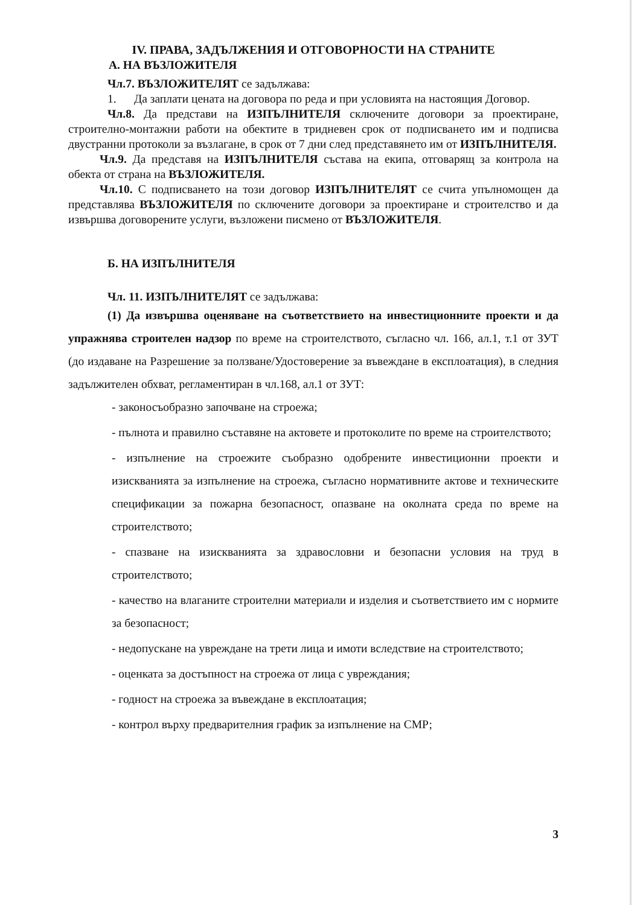IV. ПРАВА, ЗАДЪЛЖЕНИЯ И ОТГОВОРНОСТИ НА СТРАНИТЕ
А. НА ВЪЗЛОЖИТЕЛЯ
Чл.7. ВЪЗЛОЖИТЕЛЯТ се задължава:
1. Да заплати цената на договора по реда и при условията на настоящия Договор.
Чл.8. Да представи на ИЗПЪЛНИТЕЛЯ сключените договори за проектиране, строително-монтажни работи на обектите в тридневен срок от подписването им и подписва двустранни протоколи за възлагане, в срок от 7 дни след представянето им от ИЗПЪЛНИТЕЛЯ.
Чл.9. Да представя на ИЗПЪЛНИТЕЛЯ състава на екипа, отговарящ за контрола на обекта от страна на ВЪЗЛОЖИТЕЛЯ.
Чл.10. С подписването на този договор ИЗПЪЛНИТЕЛЯТ се счита упълномощен да представлява ВЪЗЛОЖИТЕЛЯ по сключените договори за проектиране и строителство и да извършва договорените услуги, възложени писмено от ВЪЗЛОЖИТЕЛЯ.
Б. НА ИЗПЪЛНИТЕЛЯ
Чл. 11. ИЗПЪЛНИТЕЛЯТ се задължава:
(1) Да извършва оценяване на съответствието на инвестиционните проекти и да упражнява строителен надзор по време на строителството, съгласно чл. 166, ал.1, т.1 от ЗУТ (до издаване на Разрешение за ползване/Удостоверение за въвеждане в експлоатация), в следния задължителен обхват, регламентиран в чл.168, ал.1 от ЗУТ:
- законосъобразно започване на строежа;
- пълнота и правилно съставяне на актовете и протоколите по време на строителството;
- изпълнение на строежите съобразно одобрените инвестиционни проекти и изискванията за изпълнение на строежа, съгласно нормативните актове и техническите спецификации за пожарна безопасност, опазване на околната среда по време на строителството;
- спазване на изискванията за здравословни и безопасни условия на труд в строителството;
- качество на влаганите строителни материали и изделия и съответствието им с нормите за безопасност;
- недопускане на увреждане на трети лица и имоти вследствие на строителството;
- оценката за достъпност на строежа от лица с увреждания;
- годност на строежа за въвеждане в експлоатация;
- контрол върху предварителния график за изпълнение на СМР;
3